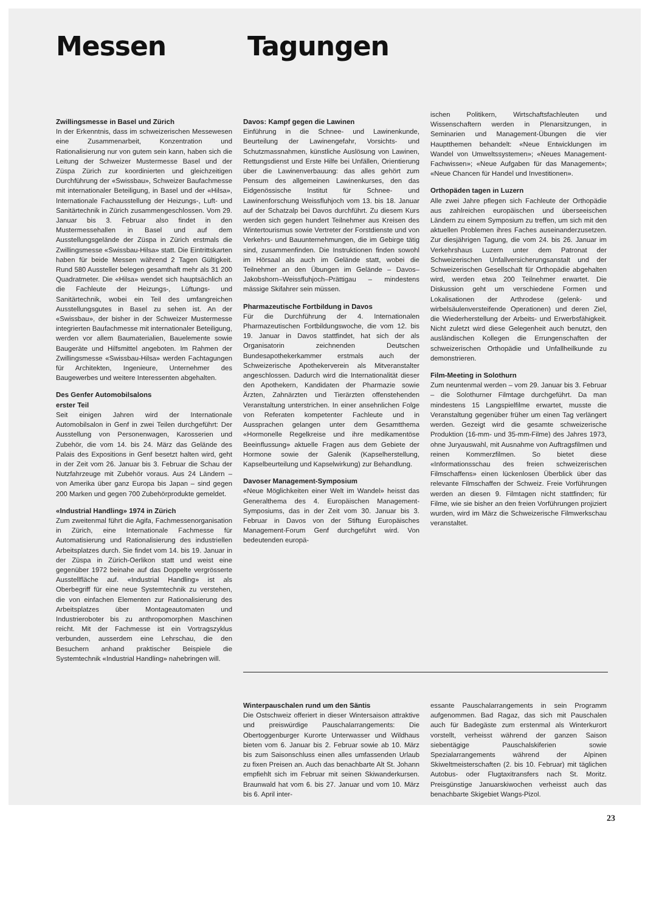Messen Tagungen
Zwillingsmesse in Basel und Zürich
In der Erkenntnis, dass im schweizerischen Messewesen eine Zusammenarbeit, Konzentration und Rationalisierung nur von gutem sein kann, haben sich die Leitung der Schweizer Mustermesse Basel und der Züspa Zürich zur koordinierten und gleichzeitigen Durchführung der «Swissbau», Schweizer Baufachmesse mit internationaler Beteiligung, in Basel und der «Hilsa», Internationale Fachausstellung der Heizungs-, Luft- und Sanitärtechnik in Zürich zusammengeschlossen. Vom 29. Januar bis 3. Februar also findet in den Mustermessehallen in Basel und auf dem Ausstellungsgelände der Züspa in Zürich erstmals die Zwillingsmesse «Swissbau-Hilsa» statt. Die Eintrittskarten haben für beide Messen während 2 Tagen Gültigkeit. Rund 580 Aussteller belegen gesamthaft mehr als 31 200 Quadratmeter. Die «Hilsa» wendet sich hauptsächlich an die Fachleute der Heizungs-, Lüftungs- und Sanitärtechnik, wobei ein Teil des umfangreichen Ausstellungsgutes in Basel zu sehen ist. An der «Swissbau», der bisher in der Schweizer Mustermesse integrierten Baufachmesse mit internationaler Beteiligung, werden vor allem Baumaterialien, Bauelemente sowie Baugeräte und Hilfsmittel angeboten. Im Rahmen der Zwillingsmesse «Swissbau-Hilsa» werden Fachtagungen für Architekten, Ingenieure, Unternehmer des Baugewerbes und weitere Interessenten abgehalten.
Des Genfer Automobilsalons
erster Teil
Seit einigen Jahren wird der Internationale Automobilsalon in Genf in zwei Teilen durchgeführt: Der Ausstellung von Personenwagen, Karosserien und Zubehör, die vom 14. bis 24. März das Gelände des Palais des Expositions in Genf besetzt halten wird, geht in der Zeit vom 26. Januar bis 3. Februar die Schau der Nutzfahrzeuge mit Zubehör voraus. Aus 24 Ländern – von Amerika über ganz Europa bis Japan – sind gegen 200 Marken und gegen 700 Zubehörprodukte gemeldet.
«Industrial Handling» 1974 in Zürich
Zum zweitenmal führt die Agifa, Fachmessenorganisation in Zürich, eine Internationale Fachmesse für Automatisierung und Rationalisierung des industriellen Arbeitsplatzes durch. Sie findet vom 14. bis 19. Januar in der Züspa in Zürich-Oerlikon statt und weist eine gegenüber 1972 beinahe auf das Doppelte vergrösserte Ausstellfläche auf. «Industrial Handling» ist als Oberbegriff für eine neue Systemtechnik zu verstehen, die von einfachen Elementen zur Rationalisierung des Arbeitsplatzes über Montageautomaten und Industrieroboter bis zu anthropomorphen Maschinen reicht. Mit der Fachmesse ist ein Vortragszyklus verbunden, ausserdem eine Lehrschau, die den Besuchern anhand praktischer Beispiele die Systemtechnik «Industrial Handling» nahebringen will.
Davos: Kampf gegen die Lawinen
Einführung in die Schnee- und Lawinenkunde, Beurteilung der Lawinengefahr, Vorsichts- und Schutzmassnahmen, künstliche Auslösung von Lawinen, Rettungsdienst und Erste Hilfe bei Unfällen, Orientierung über die Lawinenverbauung: das alles gehört zum Pensum des allgemeinen Lawinenkurses, den das Eidgenössische Institut für Schnee- und Lawinenforschung Weissfluhjoch vom 13. bis 18. Januar auf der Schatzalp bei Davos durchführt. Zu diesem Kurs werden sich gegen hundert Teilnehmer aus Kreisen des Wintertourismus sowie Vertreter der Forstdienste und von Verkehrs- und Bauunternehmungen, die im Gebirge tätig sind, zusammenfinden. Die Instruktionen finden sowohl im Hörsaal als auch im Gelände statt, wobei die Teilnehmer an den Übungen im Gelände – Davos–Jakobshorn–Weissfluhjoch–Prättigau – mindestens mässige Skifahrer sein müssen.
Pharmazeutische Fortbildung in Davos
Für die Durchführung der 4. Internationalen Pharmazeutischen Fortbildungswoche, die vom 12. bis 19. Januar in Davos stattfindet, hat sich der als Organisatorin zeichnenden Deutschen Bundesapothekerkammer erstmals auch der Schweizerische Apothekerverein als Mitveranstalter angeschlossen. Dadurch wird die Internationalität dieser den Apothekern, Kandidaten der Pharmazie sowie Ärzten, Zahnärzten und Tierärzten offenstehenden Veranstaltung unterstrichen. In einer ansehnlichen Folge von Referaten kompetenter Fachleute und in Aussprachen gelangen unter dem Gesamtthema «Hormonelle Regelkreise und ihre medikamentöse Beeinflussung» aktuelle Fragen aus dem Gebiete der Hormone sowie der Galenik (Kapselherstellung, Kapselbeurteilung und Kapselwirkung) zur Behandlung.
Davoser Management-Symposium
«Neue Möglichkeiten einer Welt im Wandel» heisst das Generalthema des 4. Europäischen Management-Symposiums, das in der Zeit vom 30. Januar bis 3. Februar in Davos von der Stiftung Europäisches Management-Forum Genf durchgeführt wird. Von bedeutenden europä-
ischen Politikern, Wirtschaftsfachleuten und Wissenschaftern werden in Plenarsitzungen, in Seminarien und Management-Übungen die vier Hauptthemen behandelt: «Neue Entwicklungen im Wandel von Umweltssystemen»; «Neues Management-Fachwissen»; «Neue Aufgaben für das Management»; «Neue Chancen für Handel und Investitionen».
Orthopäden tagen in Luzern
Alle zwei Jahre pflegen sich Fachleute der Orthopädie aus zahlreichen europäischen und überseeischen Ländern zu einem Symposium zu treffen, um sich mit den aktuellen Problemen ihres Faches auseinanderzusetzen. Zur diesjährigen Tagung, die vom 24. bis 26. Januar im Verkehrshaus Luzern unter dem Patronat der Schweizerischen Unfallversicherungsanstalt und der Schweizerischen Gesellschaft für Orthopädie abgehalten wird, werden etwa 200 Teilnehmer erwartet. Die Diskussion geht um verschiedene Formen und Lokalisationen der Arthrodese (gelenk- und wirbelsäulenversteifende Operationen) und deren Ziel, die Wiederherstellung der Arbeits- und Erwerbsfähigkeit. Nicht zuletzt wird diese Gelegenheit auch benutzt, den ausländischen Kollegen die Errungenschaften der schweizerischen Orthopädie und Unfallheilkunde zu demonstrieren.
Film-Meeting in Solothurn
Zum neuntenmal werden – vom 29. Januar bis 3. Februar – die Solothurner Filmtage durchgeführt. Da man mindestens 15 Langspielfilme erwartet, musste die Veranstaltung gegenüber früher um einen Tag verlängert werden. Gezeigt wird die gesamte schweizerische Produktion (16-mm- und 35-mm-Filme) des Jahres 1973, ohne Juryauswahl, mit Ausnahme von Auftragsfilmen und reinen Kommerzfilmen. So bietet diese «Informationsschau des freien schweizerischen Filmschaffens» einen lückenlosen Überblick über das relevante Filmschaffen der Schweiz. Freie Vorführungen werden an diesen 9. Filmtagen nicht stattfinden; für Filme, wie sie bisher an den freien Vorführungen projiziert wurden, wird im März die Schweizerische Filmwerkschau veranstaltet.
Winterpauschalen rund um den Säntis
Die Ostschweiz offeriert in dieser Wintersaison attraktive und preiswürdige Pauschalarrangements: Die Obertoggenburger Kurorte Unterwasser und Wildhaus bieten vom 6. Januar bis 2. Februar sowie ab 10. März bis zum Saisonschluss einen alles umfassenden Urlaub zu fixen Preisen an. Auch das benachbarte Alt St. Johann empfiehlt sich im Februar mit seinen Skiwanderkursen. Braunwald hat vom 6. bis 27. Januar und vom 10. März bis 6. April inter-
essante Pauschalarrangements in sein Programm aufgenommen. Bad Ragaz, das sich mit Pauschalen auch für Badegäste zum erstenmal als Winterkurort vorstellt, verheisst während der ganzen Saison siebentägige Pauschalskiferien sowie Spezialarrangements während der Alpinen Skiweltmeisterschaften (2. bis 10. Februar) mit täglichen Autobus- oder Flugtaxitransfers nach St. Moritz. Preisgünstige Januarskiwochen verheisst auch das benachbarte Skigebiet Wangs-Pizol.
23